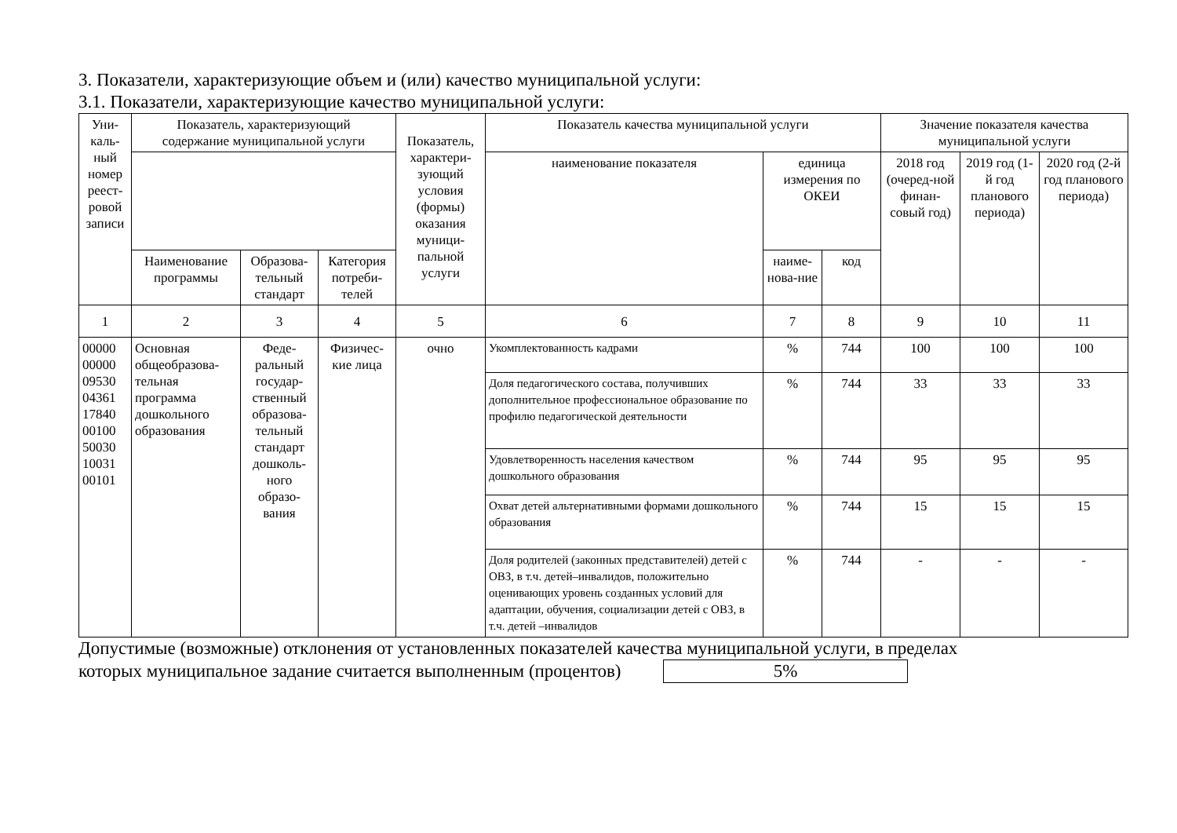3. Показатели, характеризующие объем и (или) качество муниципальной услуги:
3.1. Показатели, характеризующие качество муниципальной услуги:
| Уни- каль- ный номер реест- ровой записи | Показатель, характеризующий содержание муниципальной услуги | | | Показатель, характери-зующий условия (формы) оказания муници-пальной услуги | Показатель качества муниципальной услуги | | | Значение показателя качества муниципальной услуги | | |
| --- | --- | --- | --- | --- | --- | --- | --- | --- | --- | --- |
| | | | | | наименование показателя | единица измерения по ОКЕИ | | 2018 год (очеред-ной финан-совый год) | 2019 год (1-й год планового периода) | 2020 год (2-й год планового периода) |
| | Наименование программы | Образова-тельный стандарт | Категория потреби-телей | | | наиме-нова-ние | код | | | |
| 1 | 2 | 3 | 4 | 5 | 6 | 7 | 8 | 9 | 10 | 11 |
| 00000 00000 09530 04361 17840 00100 50030 10031 00101 | Основная общеобразова-тельная программа дошкольного образования | Феде-ральный государ-ственный образова-тельный стандарт дошколь-ного образо-вания | Физичес-кие лица | очно | Укомплектованность кадрами | % | 744 | 100 | 100 | 100 |
| | | | | | Доля педагогического состава, получивших дополнительное профессиональное образование по профилю педагогической деятельности | % | 744 | 33 | 33 | 33 |
| | | | | | Удовлетворенность населения качеством дошкольного образования | % | 744 | 95 | 95 | 95 |
| | | | | | Охват детей альтернативными формами дошкольного образования | % | 744 | 15 | 15 | 15 |
| | | | | | Доля родителей (законных представителей) детей с ОВЗ, в т.ч. детей–инвалидов, положительно оценивающих уровень созданных условий для адаптации, обучения, социализации детей с ОВЗ, в т.ч. детей –инвалидов | % | 744 | - | - | - |
Допустимые (возможные) отклонения от установленных показателей качества муниципальной услуги, в пределах
которых муниципальное задание считается выполненным (процентов) 5%